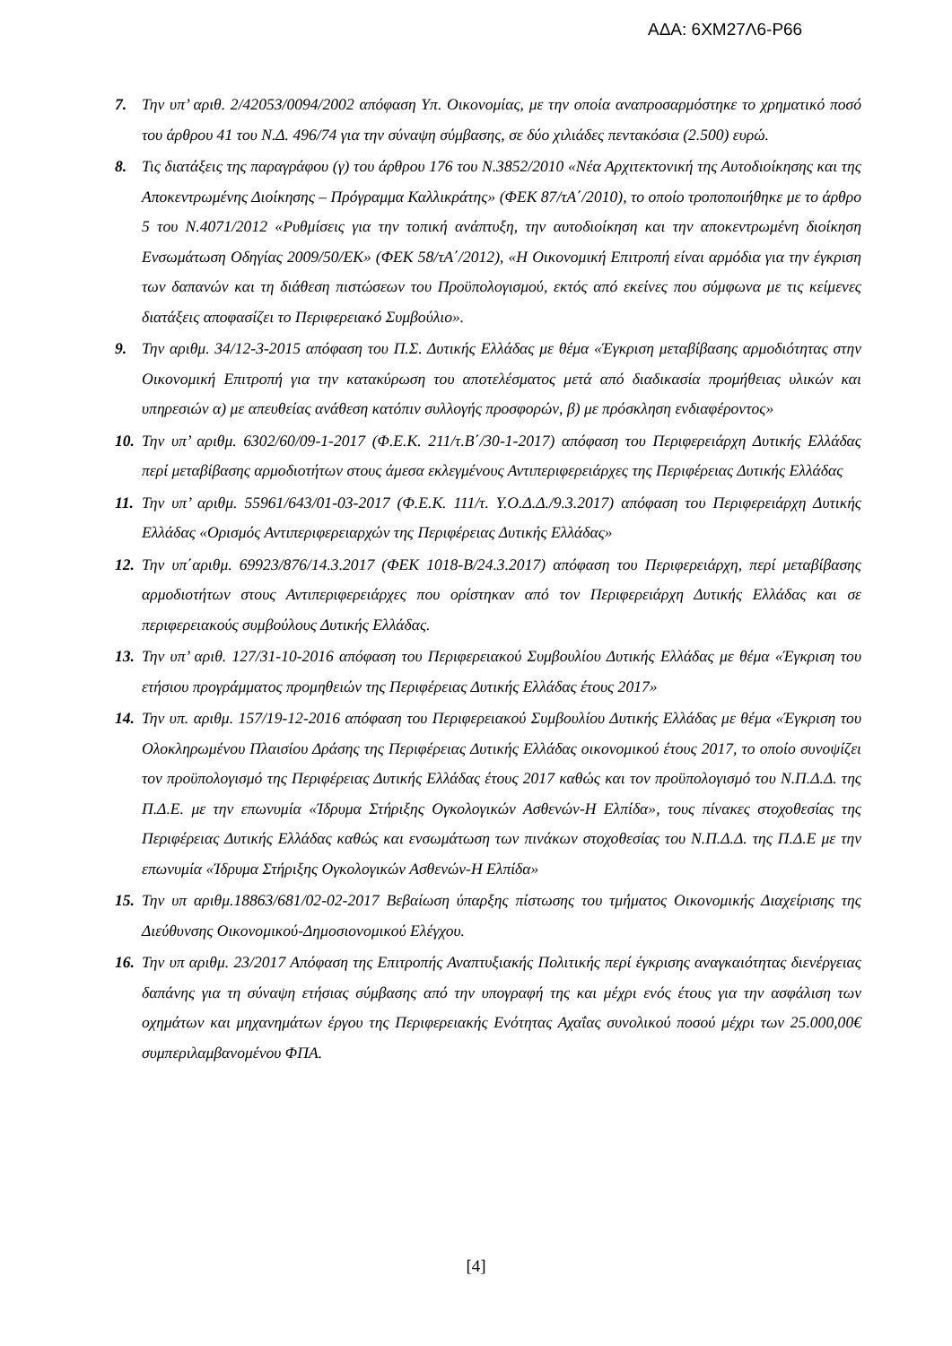ΑΔΑ: 6ΧΜ27Λ6-Ρ66
7. Την υπ’ αριθ. 2/42053/0094/2002 απόφαση Υπ. Οικονομίας, με την οποία αναπροσαρμόστηκε το χρηματικό ποσό του άρθρου 41 του Ν.Δ. 496/74 για την σύναψη σύμβασης, σε δύο χιλιάδες πεντακόσια (2.500) ευρώ.
8. Τις διατάξεις της παραγράφου (γ) του άρθρου 176 του Ν.3852/2010 «Νέα Αρχιτεκτονική της Αυτοδιοίκησης και της Αποκεντρωμένης Διοίκησης – Πρόγραμμα Καλλικράτης» (ΦΕΚ 87/τΑ΄/2010), το οποίο τροποποιήθηκε με το άρθρο 5 του Ν.4071/2012 «Ρυθμίσεις για την τοπική ανάπτυξη, την αυτοδιοίκηση και την αποκεντρωμένη διοίκηση Ενσωμάτωση Οδηγίας 2009/50/ΕΚ» (ΦΕΚ 58/τΑ΄/2012), «Η Οικονομική Επιτροπή είναι αρμόδια για την έγκριση των δαπανών και τη διάθεση πιστώσεων του Προϋπολογισμού, εκτός από εκείνες που σύμφωνα με τις κείμενες διατάξεις αποφασίζει το Περιφερειακό Συμβούλιο».
9. Την αριθμ. 34/12-3-2015 απόφαση του Π.Σ. Δυτικής Ελλάδας με θέμα «Έγκριση μεταβίβασης αρμοδιότητας στην Οικονομική Επιτροπή για την κατακύρωση του αποτελέσματος μετά από διαδικασία προμήθειας υλικών και υπηρεσιών α) με απευθείας ανάθεση κατόπιν συλλογής προσφορών, β) με πρόσκληση ενδιαφέροντος»
10. Την υπ’ αριθμ. 6302/60/09-1-2017 (Φ.Ε.Κ. 211/τ.Β΄/30-1-2017) απόφαση του Περιφερειάρχη Δυτικής Ελλάδας περί μεταβίβασης αρμοδιοτήτων στους άμεσα εκλεγμένους Αντιπεριφερειάρχες της Περιφέρειας Δυτικής Ελλάδας
11. Την υπ’ αριθμ. 55961/643/01-03-2017 (Φ.Ε.Κ. 111/τ. Υ.Ο.Δ.Δ./9.3.2017) απόφαση του Περιφερειάρχη Δυτικής Ελλάδας «Ορισμός Αντιπεριφερειαρχών της Περιφέρειας Δυτικής Ελλάδας»
12. Την υπ΄αριθμ. 69923/876/14.3.2017 (ΦΕΚ 1018-Β/24.3.2017) απόφαση του Περιφερειάρχη, περί μεταβίβασης αρμοδιοτήτων στους Αντιπεριφερειάρχες που ορίστηκαν από τον Περιφερειάρχη Δυτικής Ελλάδας και σε περιφερειακούς συμβούλους Δυτικής Ελλάδας.
13. Την υπ’ αριθ. 127/31-10-2016 απόφαση του Περιφερειακού Συμβουλίου Δυτικής Ελλάδας με θέμα «Έγκριση του ετήσιου προγράμματος προμηθειών της Περιφέρειας Δυτικής Ελλάδας έτους 2017»
14. Την υπ. αριθμ. 157/19-12-2016 απόφαση του Περιφερειακού Συμβουλίου Δυτικής Ελλάδας με θέμα «Έγκριση του Ολοκληρωμένου Πλαισίου Δράσης της Περιφέρειας Δυτικής Ελλάδας οικονομικού έτους 2017, το οποίο συνοψίζει τον προϋπολογισμό της Περιφέρειας Δυτικής Ελλάδας έτους 2017 καθώς και τον προϋπολογισμό του Ν.Π.Δ.Δ. της Π.Δ.Ε. με την επωνυμία «Ίδρυμα Στήριξης Ογκολογικών Ασθενών-Η Ελπίδα», τους πίνακες στοχοθεσίας της Περιφέρειας Δυτικής Ελλάδας καθώς και ενσωμάτωση των πινάκων στοχοθεσίας του Ν.Π.Δ.Δ. της Π.Δ.Ε με την επωνυμία «Ίδρυμα Στήριξης Ογκολογικών Ασθενών-Η Ελπίδα»
15. Την υπ αριθμ.18863/681/02-02-2017 Βεβαίωση ύπαρξης πίστωσης του τμήματος Οικονομικής Διαχείρισης της Διεύθυνσης Οικονομικού-Δημοσιονομικού Ελέγχου.
16. Την υπ αριθμ. 23/2017 Απόφαση της Επιτροπής Αναπτυξιακής Πολιτικής περί έγκρισης αναγκαιότητας διενέργειας δαπάνης για τη σύναψη ετήσιας σύμβασης από την υπογραφή της και μέχρι ενός έτους για την ασφάλιση των οχημάτων και μηχανημάτων έργου της Περιφερειακής Ενότητας Αχαΐας συνολικού ποσού μέχρι των 25.000,00€ συμπεριλαμβανομένου ΦΠΑ.
[4]